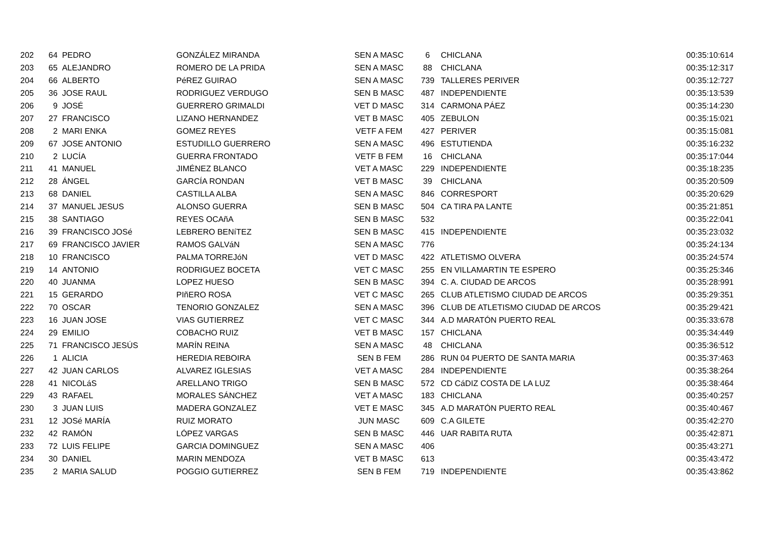| 202 | 64 | PEDRO | GONZÁLEZ MIRANDA | SEN A MASC | 6 | CHICLANA | 00:35:10:614 |
| 203 | 65 | ALEJANDRO | ROMERO DE LA PRIDA | SEN A MASC | 88 | CHICLANA | 00:35:12:317 |
| 204 | 66 | ALBERTO | PéREZ GUIRAO | SEN A MASC | 739 | TALLERES PERIVER | 00:35:12:727 |
| 205 | 36 | JOSE RAUL | RODRIGUEZ VERDUGO | SEN B MASC | 487 | INDEPENDIENTE | 00:35:13:539 |
| 206 | 9 | JOSÉ | GUERRERO GRIMALDI | VET D MASC | 314 | CARMONA PÁEZ | 00:35:14:230 |
| 207 | 27 | FRANCISCO | LIZANO HERNANDEZ | VET B MASC | 405 | ZEBULON | 00:35:15:021 |
| 208 | 2 | MARI ENKA | GOMEZ REYES | VETF A FEM | 427 | PERIVER | 00:35:15:081 |
| 209 | 67 | JOSE ANTONIO | ESTUDILLO GUERRERO | SEN A MASC | 496 | ESTUTIENDA | 00:35:16:232 |
| 210 | 2 | LUCÍA | GUERRA FRONTADO | VETF B FEM | 16 | CHICLANA | 00:35:17:044 |
| 211 | 41 | MANUEL | JIMÉNEZ BLANCO | VET A MASC | 229 | INDEPENDIENTE | 00:35:18:235 |
| 212 | 28 | ÁNGEL | GARCÍA RONDAN | VET B MASC | 39 | CHICLANA | 00:35:20:509 |
| 213 | 68 | DANIEL | CASTILLA ALBA | SEN A MASC | 846 | CORRESPORT | 00:35:20:629 |
| 214 | 37 | MANUEL JESUS | ALONSO GUERRA | SEN B MASC | 504 | CA TIRA PA LANTE | 00:35:21:851 |
| 215 | 38 | SANTIAGO | REYES OCAñA | SEN B MASC | 532 | | 00:35:22:041 |
| 216 | 39 | FRANCISCO JOSé | LEBRERO BENíTEZ | SEN B MASC | 415 | INDEPENDIENTE | 00:35:23:032 |
| 217 | 69 | FRANCISCO JAVIER | RAMOS GALVáN | SEN A MASC | 776 | | 00:35:24:134 |
| 218 | 10 | FRANCISCO | PALMA TORREJóN | VET D MASC | 422 | ATLETISMO OLVERA | 00:35:24:574 |
| 219 | 14 | ANTONIO | RODRIGUEZ BOCETA | VET C MASC | 255 | EN VILLAMARTIN TE ESPERO | 00:35:25:346 |
| 220 | 40 | JUANMA | LOPEZ HUESO | SEN B MASC | 394 | C. A. CIUDAD DE ARCOS | 00:35:28:991 |
| 221 | 15 | GERARDO | PIñERO ROSA | VET C MASC | 265 | CLUB ATLETISMO CIUDAD DE ARCOS | 00:35:29:351 |
| 222 | 70 | OSCAR | TENORIO GONZALEZ | SEN A MASC | 396 | CLUB DE ATLETISMO CIUDAD DE ARCOS | 00:35:29:421 |
| 223 | 16 | JUAN JOSE | VIAS GUTIERREZ | VET C MASC | 344 | A.D MARATÓN PUERTO REAL | 00:35:33:678 |
| 224 | 29 | EMILIO | COBACHO RUIZ | VET B MASC | 157 | CHICLANA | 00:35:34:449 |
| 225 | 71 | FRANCISCO JESÚS | MARÍN REINA | SEN A MASC | 48 | CHICLANA | 00:35:36:512 |
| 226 | 1 | ALICIA | HEREDIA REBOIRA | SEN B FEM | 286 | RUN 04 PUERTO DE SANTA MARIA | 00:35:37:463 |
| 227 | 42 | JUAN CARLOS | ALVAREZ IGLESIAS | VET A MASC | 284 | INDEPENDIENTE | 00:35:38:264 |
| 228 | 41 | NICOLáS | ARELLANO TRIGO | SEN B MASC | 572 | CD CáDIZ COSTA DE LA LUZ | 00:35:38:464 |
| 229 | 43 | RAFAEL | MORALES SÁNCHEZ | VET A MASC | 183 | CHICLANA | 00:35:40:257 |
| 230 | 3 | JUAN LUIS | MADERA GONZALEZ | VET E MASC | 345 | A.D MARATÓN PUERTO REAL | 00:35:40:467 |
| 231 | 12 | JOSé MARÍA | RUIZ MORATO | JUN MASC | 609 | C.A GILETE | 00:35:42:270 |
| 232 | 42 | RAMÓN | LÓPEZ VARGAS | SEN B MASC | 446 | UAR RABITA RUTA | 00:35:42:871 |
| 233 | 72 | LUIS FELIPE | GARCIA DOMINGUEZ | SEN A MASC | 406 | | 00:35:43:271 |
| 234 | 30 | DANIEL | MARIN MENDOZA | VET B MASC | 613 | | 00:35:43:472 |
| 235 | 2 | MARIA SALUD | POGGIO GUTIERREZ | SEN B FEM | 719 | INDEPENDIENTE | 00:35:43:862 |